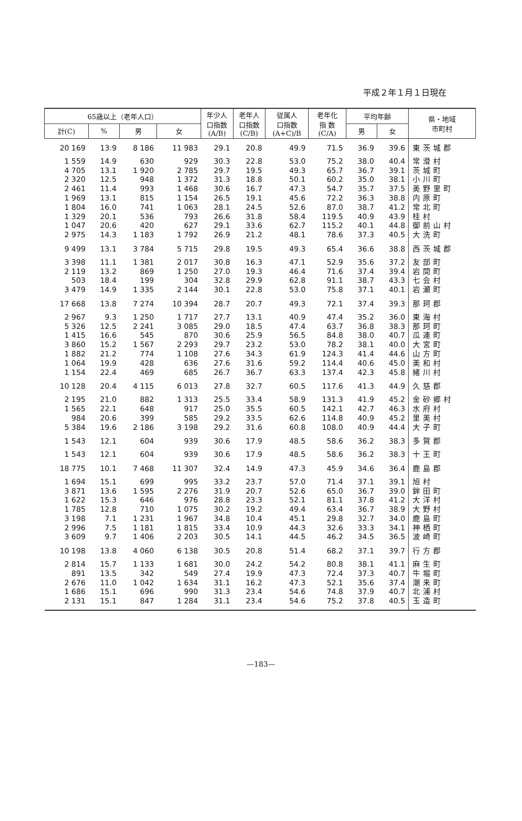平成２年１月１日現在
| 65歳以上（老年人口） | | | | 年少人 口指数 (A/B) | 老年人 口指数 (C/B) | 従属人 口指数 (A+C)/B | 老年化 指 数 (C/A) | 平均年齢 | | 県・地域 市町村 |
| --- | --- | --- | --- | --- | --- | --- | --- | --- | --- | --- |
| 計(C) | % | 男 | 女 | | | | | 男 | 女 | |
| 20 169 | 13.9 | 8 186 | 11 983 | 29.1 | 20.8 | 49.9 | 71.5 | 36.9 | 39.6 | 東茨城郡 |
| 1 559 | 14.9 | 630 | 929 | 30.3 | 22.8 | 53.0 | 75.2 | 38.0 | 40.4 | 常澄村 |
| 4 705 | 13.1 | 1 920 | 2 785 | 29.7 | 19.5 | 49.3 | 65.7 | 36.7 | 39.1 | 茨城町 |
| 2 320 | 12.5 | 948 | 1 372 | 31.3 | 18.8 | 50.1 | 60.2 | 35.0 | 38.1 | 小川町 |
| 2 461 | 11.4 | 993 | 1 468 | 30.6 | 16.7 | 47.3 | 54.7 | 35.7 | 37.5 | 美野里町 |
| 1 969 | 13.1 | 815 | 1 154 | 26.5 | 19.1 | 45.6 | 72.2 | 36.3 | 38.8 | 内原町 |
| 1 804 | 16.0 | 741 | 1 063 | 28.1 | 24.5 | 52.6 | 87.0 | 38.7 | 41.2 | 常北町 |
| 1 329 | 20.1 | 536 | 793 | 26.6 | 31.8 | 58.4 | 119.5 | 40.9 | 43.9 | 桂村 |
| 1 047 | 20.6 | 420 | 627 | 29.1 | 33.6 | 62.7 | 115.2 | 40.1 | 44.8 | 御前山村 |
| 2 975 | 14.3 | 1 183 | 1 792 | 26.9 | 21.2 | 48.1 | 78.6 | 37.3 | 40.5 | 大洗町 |
| 9 499 | 13.1 | 3 784 | 5 715 | 29.8 | 19.5 | 49.3 | 65.4 | 36.6 | 38.8 | 西茨城郡 |
| 3 398 | 11.1 | 1 381 | 2 017 | 30.8 | 16.3 | 47.1 | 52.9 | 35.6 | 37.2 | 友部町 |
| 2 119 | 13.2 | 869 | 1 250 | 27.0 | 19.3 | 46.4 | 71.6 | 37.4 | 39.4 | 岩間町 |
| 503 | 18.4 | 199 | 304 | 32.8 | 29.9 | 62.8 | 91.1 | 38.7 | 43.3 | 七会村 |
| 3 479 | 14.9 | 1 335 | 2 144 | 30.1 | 22.8 | 53.0 | 75.8 | 37.1 | 40.1 | 岩瀬町 |
| 17 668 | 13.8 | 7 274 | 10 394 | 28.7 | 20.7 | 49.3 | 72.1 | 37.4 | 39.3 | 那珂郡 |
| 2 967 | 9.3 | 1 250 | 1 717 | 27.7 | 13.1 | 40.9 | 47.4 | 35.2 | 36.0 | 東海村 |
| 5 326 | 12.5 | 2 241 | 3 085 | 29.0 | 18.5 | 47.4 | 63.7 | 36.8 | 38.3 | 那珂町 |
| 1 415 | 16.6 | 545 | 870 | 30.6 | 25.9 | 56.5 | 84.8 | 38.0 | 40.7 | 瓜連町 |
| 3 860 | 15.2 | 1 567 | 2 293 | 29.7 | 23.2 | 53.0 | 78.2 | 38.1 | 40.0 | 大宮町 |
| 1 882 | 21.2 | 774 | 1 108 | 27.6 | 34.3 | 61.9 | 124.3 | 41.4 | 44.6 | 山方町 |
| 1 064 | 19.9 | 428 | 636 | 27.6 | 31.6 | 59.2 | 114.4 | 40.6 | 45.0 | 美和村 |
| 1 154 | 22.4 | 469 | 685 | 26.7 | 36.7 | 63.3 | 137.4 | 42.3 | 45.8 | 緒川村 |
| 10 128 | 20.4 | 4 115 | 6 013 | 27.8 | 32.7 | 60.5 | 117.6 | 41.3 | 44.9 | 久慈郡 |
| 2 195 | 21.0 | 882 | 1 313 | 25.5 | 33.4 | 58.9 | 131.3 | 41.9 | 45.2 | 金砂郷村 |
| 1 565 | 22.1 | 648 | 917 | 25.0 | 35.5 | 60.5 | 142.1 | 42.7 | 46.3 | 水府村 |
| 984 | 20.6 | 399 | 585 | 29.2 | 33.5 | 62.6 | 114.8 | 40.9 | 45.2 | 里美村 |
| 5 384 | 19.6 | 2 186 | 3 198 | 29.2 | 31.6 | 60.8 | 108.0 | 40.9 | 44.4 | 大子町 |
| 1 543 | 12.1 | 604 | 939 | 30.6 | 17.9 | 48.5 | 58.6 | 36.2 | 38.3 | 多賀郡 |
| 1 543 | 12.1 | 604 | 939 | 30.6 | 17.9 | 48.5 | 58.6 | 36.2 | 38.3 | 十王町 |
| 18 775 | 10.1 | 7 468 | 11 307 | 32.4 | 14.9 | 47.3 | 45.9 | 34.6 | 36.4 | 鹿島郡 |
| 1 694 | 15.1 | 699 | 995 | 33.2 | 23.7 | 57.0 | 71.4 | 37.1 | 39.1 | 旭村 |
| 3 871 | 13.6 | 1 595 | 2 276 | 31.9 | 20.7 | 52.6 | 65.0 | 36.7 | 39.0 | 鉾田町 |
| 1 622 | 15.3 | 646 | 976 | 28.8 | 23.3 | 52.1 | 81.1 | 37.8 | 41.2 | 大洋村 |
| 1 785 | 12.8 | 710 | 1 075 | 30.2 | 19.2 | 49.4 | 63.4 | 36.7 | 38.9 | 大野村 |
| 3 198 | 7.1 | 1 231 | 1 967 | 34.8 | 10.4 | 45.1 | 29.8 | 32.7 | 34.0 | 鹿島町 |
| 2 996 | 7.5 | 1 181 | 1 815 | 33.4 | 10.9 | 44.3 | 32.6 | 33.3 | 34.1 | 神栖町 |
| 3 609 | 9.7 | 1 406 | 2 203 | 30.5 | 14.1 | 44.5 | 46.2 | 34.5 | 36.5 | 波崎町 |
| 10 198 | 13.8 | 4 060 | 6 138 | 30.5 | 20.8 | 51.4 | 68.2 | 37.1 | 39.7 | 行方郡 |
| 2 814 | 15.7 | 1 133 | 1 681 | 30.0 | 24.2 | 54.2 | 80.8 | 38.1 | 41.1 | 麻生町 |
| 891 | 13.5 | 342 | 549 | 27.4 | 19.9 | 47.3 | 72.4 | 37.3 | 40.7 | 牛堀町 |
| 2 676 | 11.0 | 1 042 | 1 634 | 31.1 | 16.2 | 47.3 | 52.1 | 35.6 | 37.4 | 潮来町 |
| 1 686 | 15.1 | 696 | 990 | 31.3 | 23.4 | 54.6 | 74.8 | 37.9 | 40.7 | 北浦村 |
| 2 131 | 15.1 | 847 | 1 284 | 31.1 | 23.4 | 54.6 | 75.2 | 37.8 | 40.5 | 玉造町 |
—183—